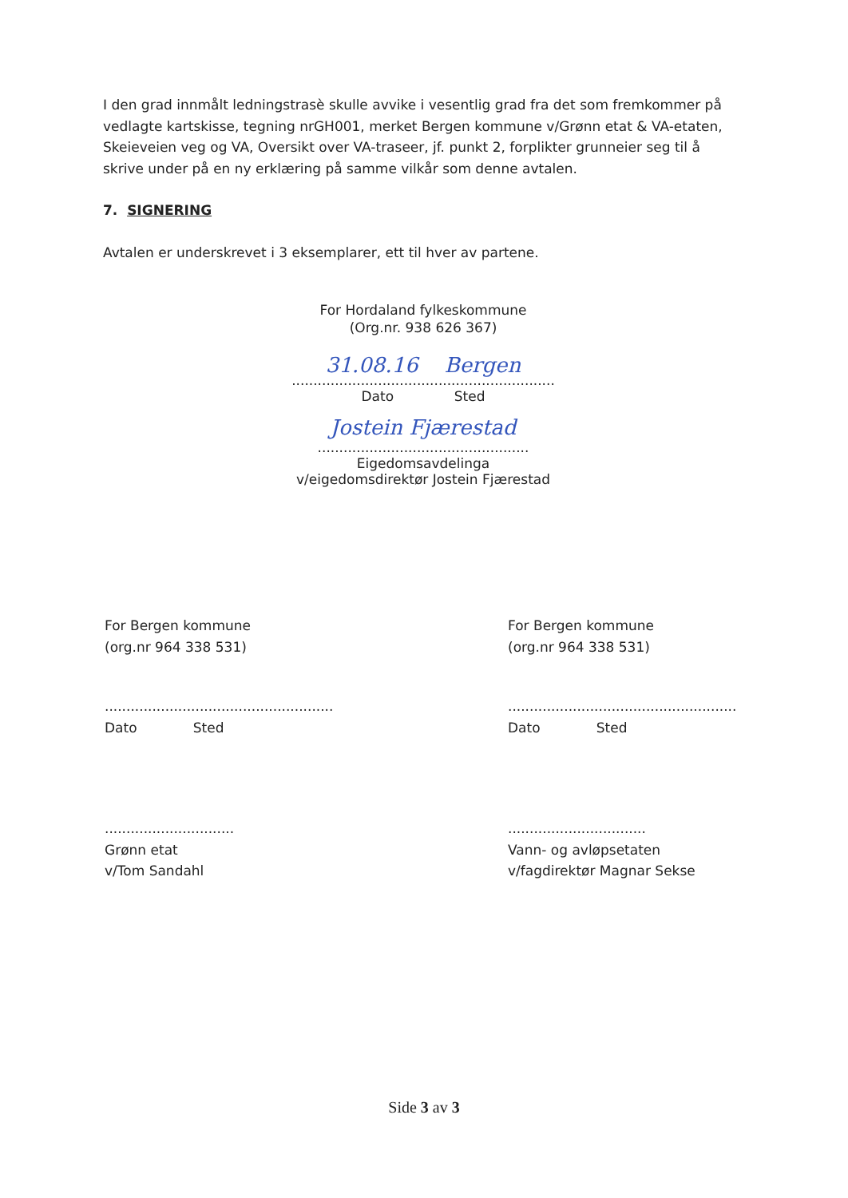I den grad innmålt ledningstrasè skulle avvike i vesentlig grad fra det som fremkommer på vedlagte kartskisse, tegning nrGH001, merket Bergen kommune v/Grønn etat & VA-etaten, Skeieveien veg og VA, Oversikt over VA-traseer, jf. punkt 2, forplikter grunneier seg til å skrive under på en ny erklæring på samme vilkår som denne avtalen.
7. SIGNERING
Avtalen er underskrevet i 3 eksemplarer, ett til hver av partene.
For Hordaland fylkeskommune
(Org.nr. 938 626 367)
31.08.16 Bergen
.............................................................
Dato Sted
Jostein Fjærestad
.................................................
Eigedomsavdelinga
v/eigedomsdirektør Jostein Fjærestad
For Bergen kommune
(org.nr 964 338 531)
.....................................................
Dato Sted
..............................
Grønn etat
v/Tom Sandahl
For Bergen kommune
(org.nr 964 338 531)
.....................................................
Dato Sted
................................
Vann- og avløpsetaten
v/fagdirektør Magnar Sekse
Side 3 av 3